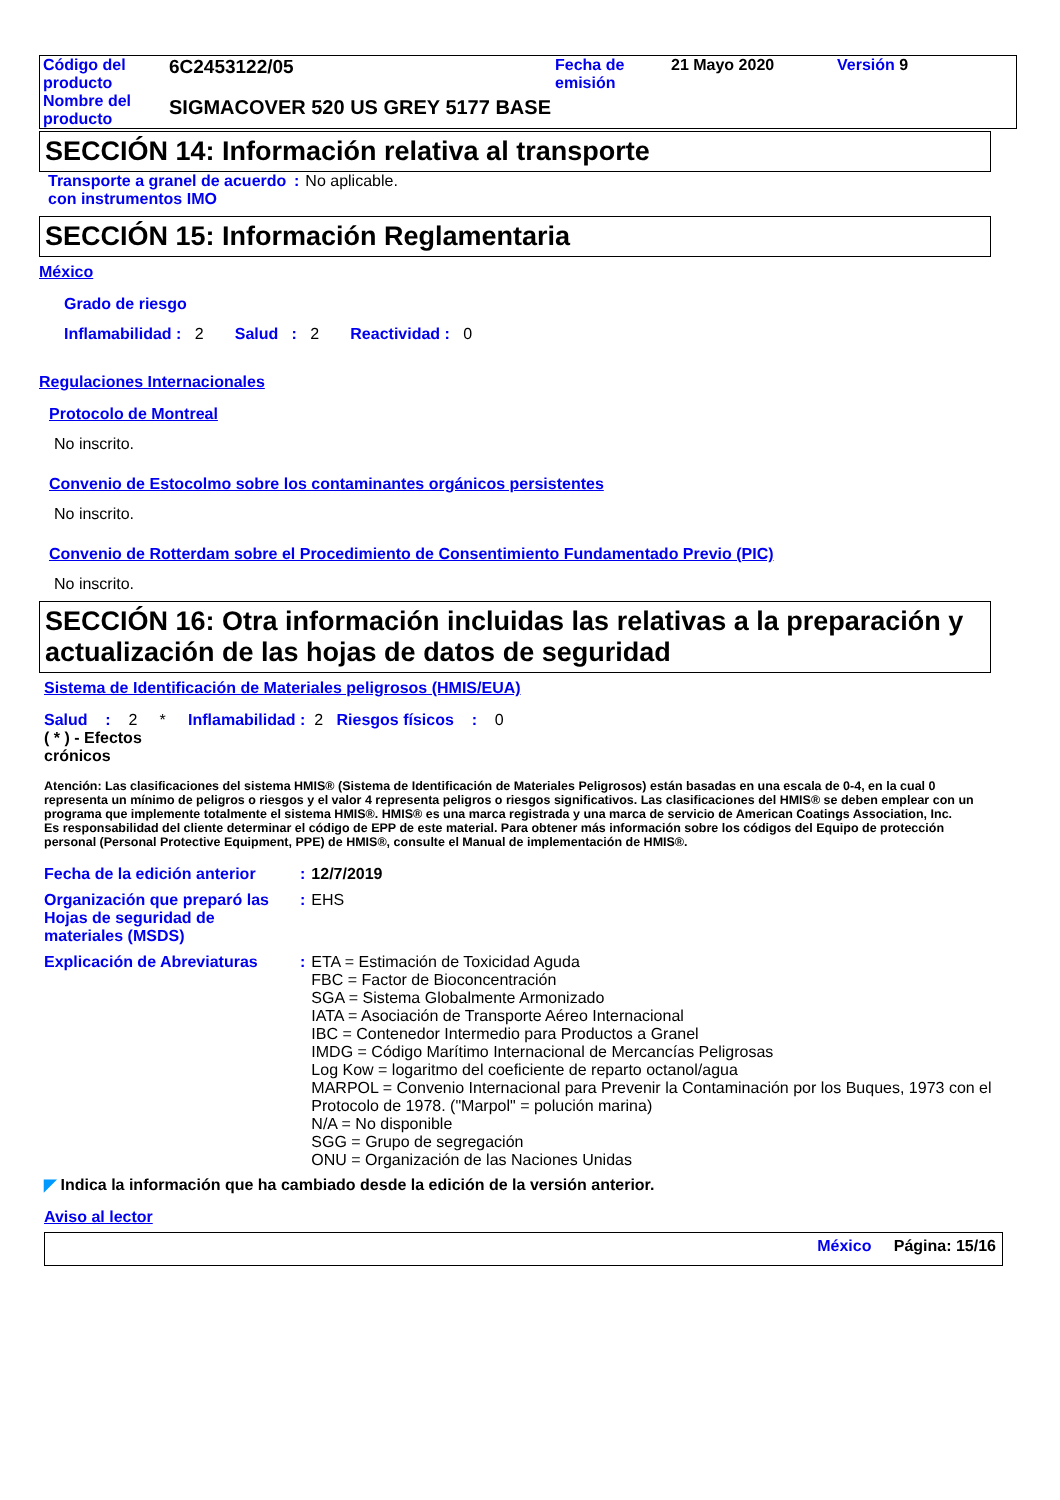| Código del producto | 6C2453122/05 | Fecha de emisión | 21 Mayo 2020 | Versión 9 |
| Nombre del producto | SIGMACOVER 520 US GREY 5177 BASE | | | |
SECCIÓN 14: Información relativa al transporte
| Transporte a granel de acuerdo con instrumentos IMO | : | No aplicable. |
SECCIÓN 15: Información Reglamentaria
México
Grado de riesgo
Inflamabilidad : 2 Salud : 2 Reactividad : 0
Regulaciones Internacionales
Protocolo de Montreal
No inscrito.
Convenio de Estocolmo sobre los contaminantes orgánicos persistentes
No inscrito.
Convenio de Rotterdam sobre el Procedimiento de Consentimiento Fundamentado Previo (PIC)
No inscrito.
SECCIÓN 16: Otra información incluidas las relativas a la preparación y actualización de las hojas de datos de seguridad
Sistema de Identificación de Materiales peligrosos (HMIS/EUA)
Salud : 2 * Inflamabilidad : 2 Riesgos físicos : 0
( * ) - Efectos crónicos
Atención: Las clasificaciones del sistema HMIS® (Sistema de Identificación de Materiales Peligrosos) están basadas en una escala de 0-4, en la cual 0 representa un mínimo de peligros o riesgos y el valor 4 representa peligros o riesgos significativos. Las clasificaciones del HMIS® se deben emplear con un programa que implemente totalmente el sistema HMIS®. HMIS® es una marca registrada y una marca de servicio de American Coatings Association, Inc.
Es responsabilidad del cliente determinar el código de EPP de este material. Para obtener más información sobre los códigos del Equipo de protección personal (Personal Protective Equipment, PPE) de HMIS®, consulte el Manual de implementación de HMIS®.
| Fecha de la edición anterior | : | 12/7/2019 |
| Organización que preparó las Hojas de seguridad de materiales (MSDS) | : | EHS |
| Explicación de Abreviaturas | : | ETA = Estimación de Toxicidad Aguda FBC = Factor de Bioconcentración SGA = Sistema Globalmente Armonizado IATA = Asociación de Transporte Aéreo Internacional IBC = Contenedor Intermedio para Productos a Granel IMDG = Código Marítimo Internacional de Mercancías Peligrosas Log Kow = logaritmo del coeficiente de reparto octanol/agua MARPOL = Convenio Internacional para Prevenir la Contaminación por los Buques, 1973 con el Protocolo de 1978. ("Marpol" = polución marina) N/A = No disponible SGG = Grupo de segregación ONU = Organización de las Naciones Unidas |
◤ Indica la información que ha cambiado desde la edición de la versión anterior.
Aviso al lector
México Página: 15/16